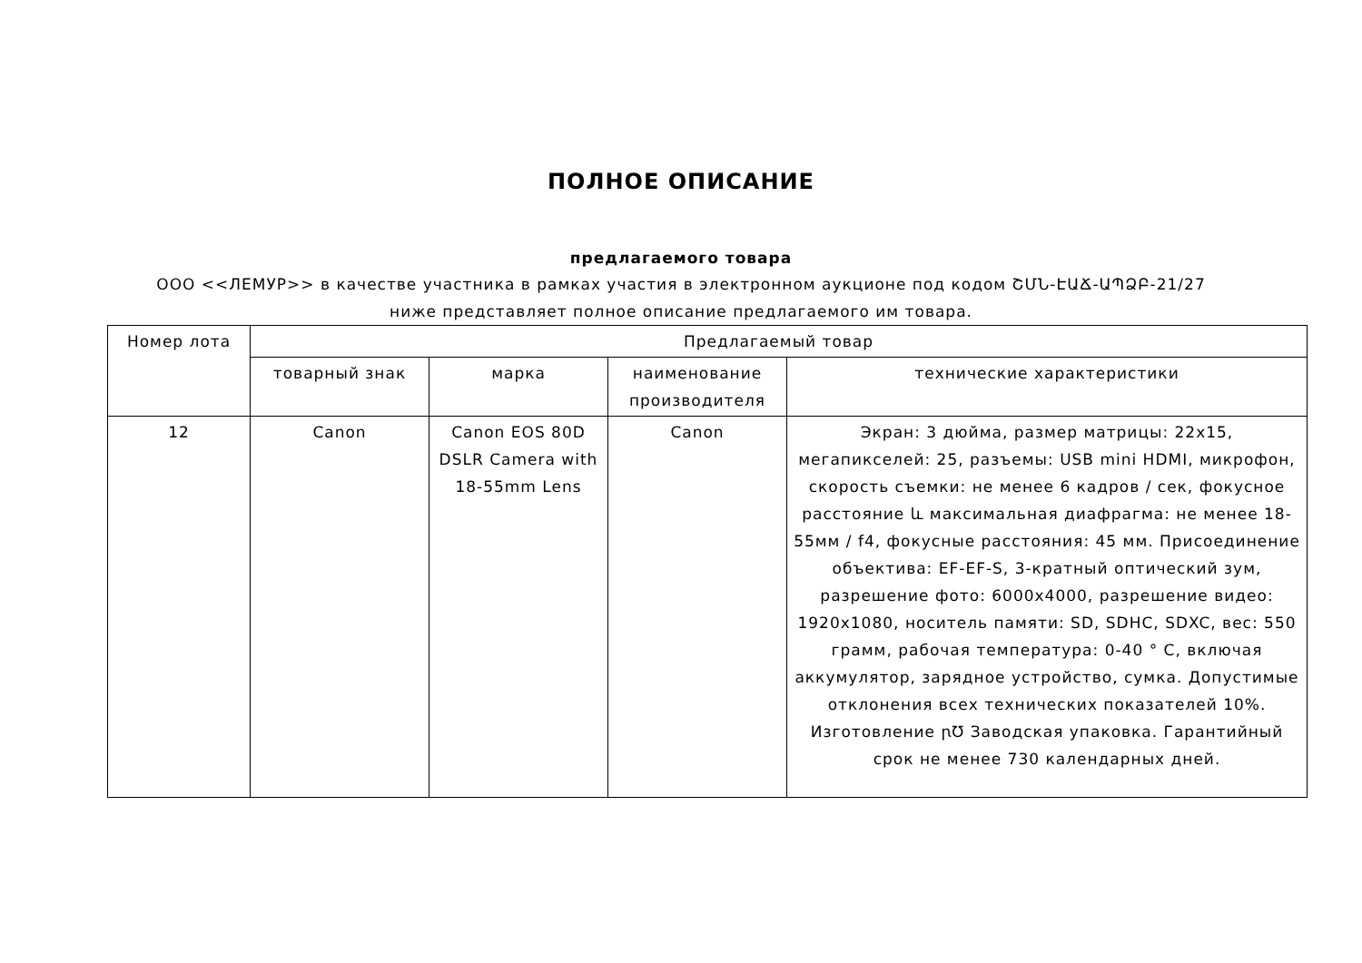ПОЛНОЕ ОПИСАНИЕ
предлагаемого товара
ООО <<ЛЕМУР>> в качестве участника в рамках участия в электронном аукционе под кодом ՇՄՆ-ԷԱՃ-ԱՊՁԲ-21/27 ниже представляет полное описание предлагаемого им товара.
| Номер лота | Предлагаемый товар | | | |
| --- | --- | --- | --- | --- |
| | товарный знак | марка | наименование производителя | технические характеристики |
| 12 | Canon | Canon EOS 80D DSLR Camera with 18-55mm Lens | Canon | Экран: 3 дюйма, размер матрицы: 22x15, мегапикселей: 25, разъемы: USB mini HDMI, микрофон, скорость съемки: не менее 6 кадров / сек, фокусное расстояние և максимальная диафрагма: не менее 18-55мм / f4, фокусные расстояния: 45 мм. Присоединение объектива: EF-EF-S, 3-кратный оптический зум, разрешение фото: 6000x4000, разрешение видео: 1920x1080, носитель памяти: SD, SDHC, SDXC, вес: 550 грамм, рабочая температура: 0-40 ° C, включая аккумулятор, зарядное устройство, сумка. Допустимые отклонения всех технических показателей 10%. Изготовление ꞃ℧ Заводская упаковка. Гарантийный срок не менее 730 календарных дней. |